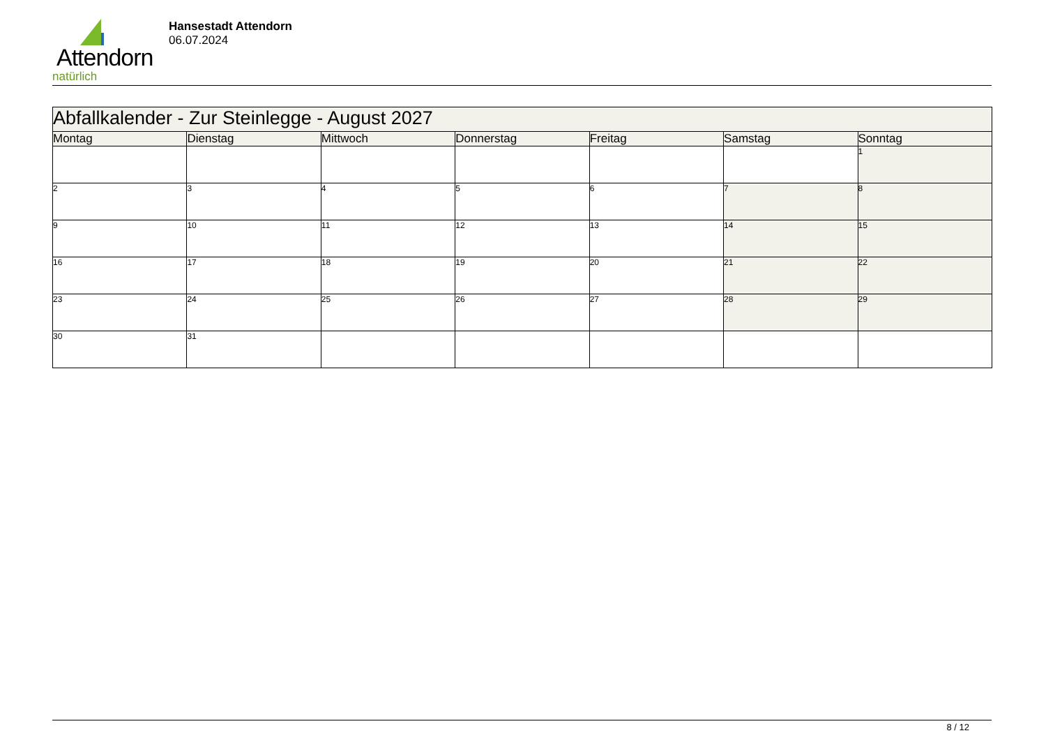Attendorn
natürlich
Hansestadt Attendorn
06.07.2024
| Abfallkalender - Zur Steinlegge - August 2027 | | | | | | |
| Montag | Dienstag | Mittwoch | Donnerstag | Freitag | Samstag | Sonntag |
| | | | | | | 1 |
| 2 | 3 | 4 | 5 | 6 | 7 | 8 |
| 9 | 10 | 11 | 12 | 13 | 14 | 15 |
| 16 | 17 | 18 | 19 | 20 | 21 | 22 |
| 23 | 24 | 25 | 26 | 27 | 28 | 29 |
| 30 | 31 | | | | | |
8 / 12